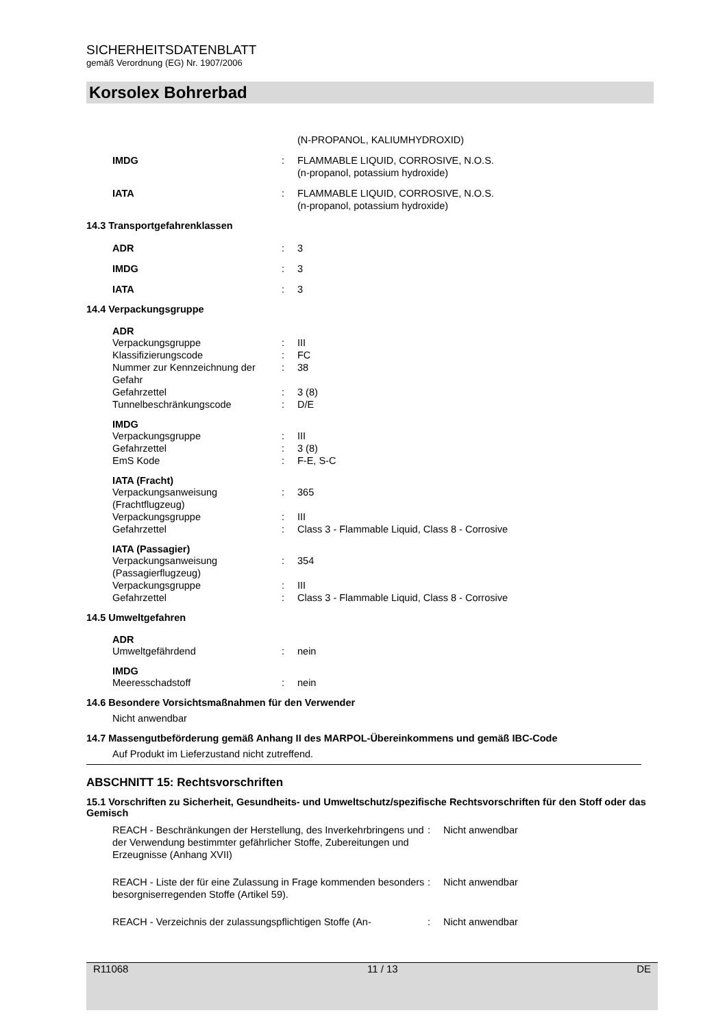SICHERHEITSDATENBLATT
gemäß Verordnung (EG) Nr. 1907/2006
Korsolex Bohrerbad
(N-PROPANOL, KALIUMHYDROXID)
IMDG: FLAMMABLE LIQUID, CORROSIVE, N.O.S.
(n-propanol, potassium hydroxide)
IATA: FLAMMABLE LIQUID, CORROSIVE, N.O.S.
(n-propanol, potassium hydroxide)
14.3 Transportgefahrenklassen
ADR: 3
IMDG: 3
IATA: 3
14.4 Verpackungsgruppe
ADR
Verpackungsgruppe: III
Klassifizierungscode: FC
Nummer zur Kennzeichnung der Gefahr: 38
Gefahrzettel: 3 (8)
Tunnelbeschränkungscode: D/E
IMDG
Verpackungsgruppe: III
Gefahrzettel: 3 (8)
EmS Kode: F-E, S-C
IATA (Fracht)
Verpackungsanweisung (Frachtflugzeug): 365
Verpackungsgruppe: III
Gefahrzettel: Class 3 - Flammable Liquid, Class 8 - Corrosive
IATA (Passagier)
Verpackungsanweisung (Passagierflugzeug): 354
Verpackungsgruppe: III
Gefahrzettel: Class 3 - Flammable Liquid, Class 8 - Corrosive
14.5 Umweltgefahren
ADR
Umweltgefährdend: nein
IMDG
Meeresschadstoff: nein
14.6 Besondere Vorsichtsmaßnahmen für den Verwender
Nicht anwendbar
14.7 Massengutbeförderung gemäß Anhang II des MARPOL-Übereinkommens und gemäß IBC-Code
Auf Produkt im Lieferzustand nicht zutreffend.
ABSCHNITT 15: Rechtsvorschriften
15.1 Vorschriften zu Sicherheit, Gesundheits- und Umweltschutz/spezifische Rechtsvorschriften für den Stoff oder das Gemisch
REACH - Beschränkungen der Herstellung, des Inverkehrbringens und der Verwendung bestimmter gefährlicher Stoffe, Zubereitungen und Erzeugnisse (Anhang XVII): Nicht anwendbar
REACH - Liste der für eine Zulassung in Frage kommenden besonders besorgniserregenden Stoffe (Artikel 59).: Nicht anwendbar
REACH - Verzeichnis der zulassungspflichtigen Stoffe (An-: Nicht anwendbar
R11068 11 / 13 DE